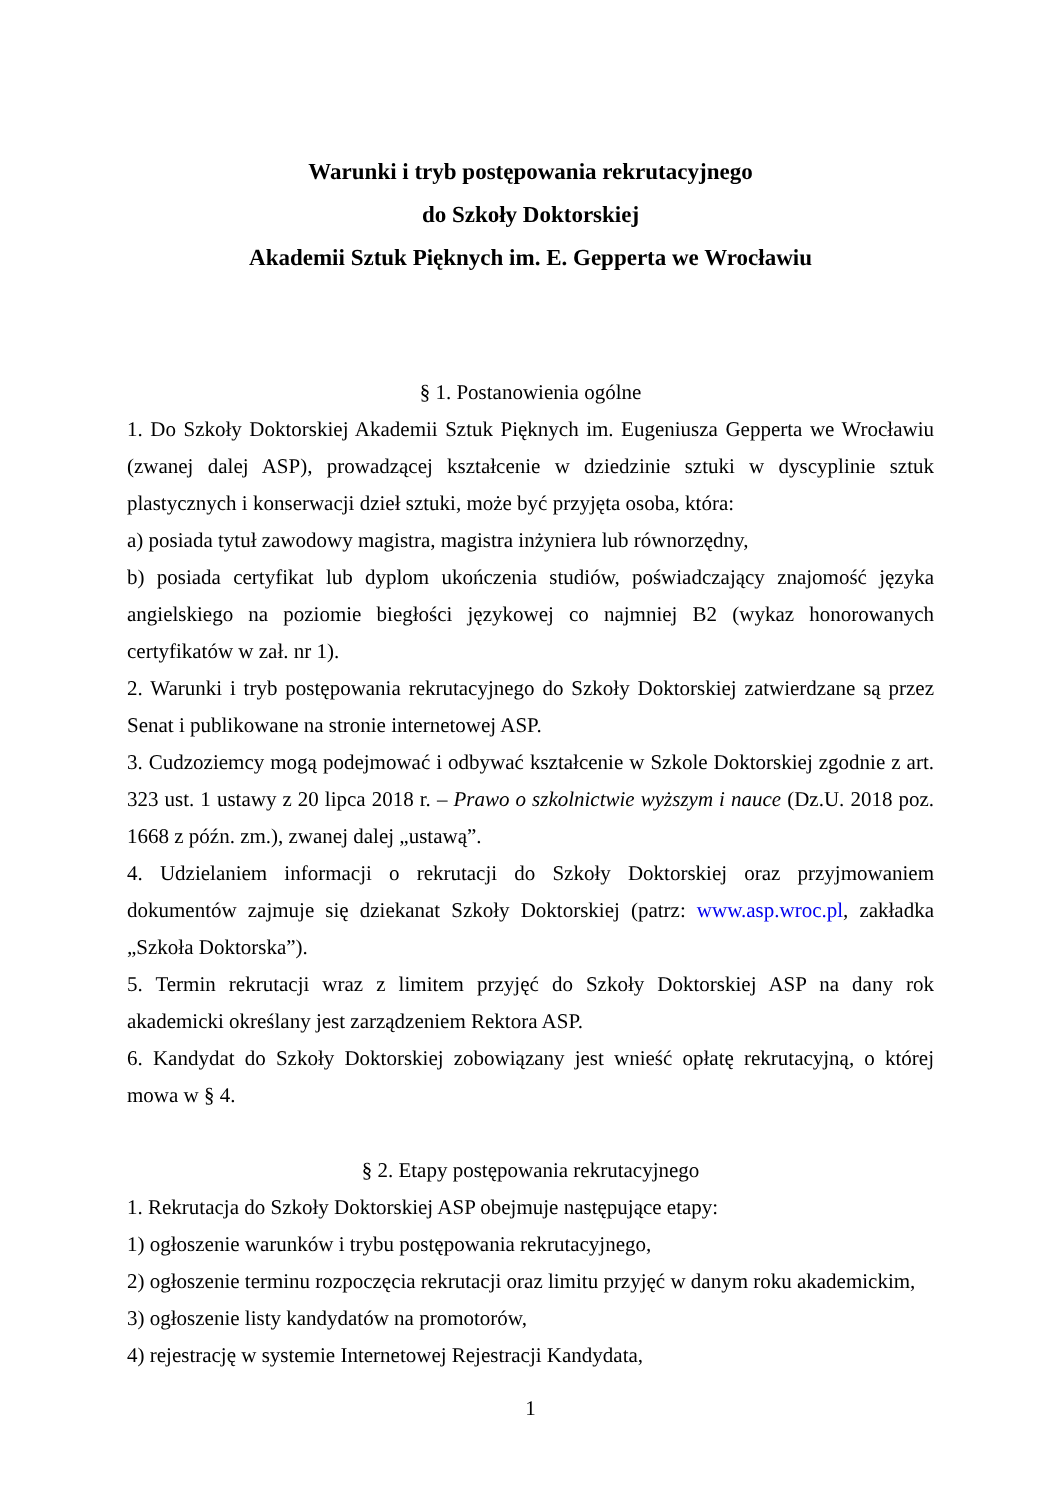Warunki i tryb postępowania rekrutacyjnego
do Szkoły Doktorskiej
Akademii Sztuk Pięknych im. E. Gepperta we Wrocławiu
§ 1. Postanowienia ogólne
1. Do Szkoły Doktorskiej Akademii Sztuk Pięknych im. Eugeniusza Gepperta we Wrocławiu (zwanej dalej ASP), prowadzącej kształcenie w dziedzinie sztuki w dyscyplinie sztuk plastycznych i konserwacji dzieł sztuki, może być przyjęta osoba, która:
a) posiada tytuł zawodowy magistra, magistra inżyniera lub równorzędny,
b) posiada certyfikat lub dyplom ukończenia studiów, poświadczający znajomość języka angielskiego na poziomie biegłości językowej co najmniej B2 (wykaz honorowanych certyfikatów w zał. nr 1).
2. Warunki i tryb postępowania rekrutacyjnego do Szkoły Doktorskiej zatwierdzane są przez Senat i publikowane na stronie internetowej ASP.
3. Cudzoziemcy mogą podejmować i odbywać kształcenie w Szkole Doktorskiej zgodnie z art. 323 ust. 1 ustawy z 20 lipca 2018 r. – Prawo o szkolnictwie wyższym i nauce (Dz.U. 2018 poz. 1668 z późn. zm.), zwanej dalej „ustawą”.
4. Udzielaniem informacji o rekrutacji do Szkoły Doktorskiej oraz przyjmowaniem dokumentów zajmuje się dziekanat Szkoły Doktorskiej (patrz: www.asp.wroc.pl, zakładka „Szkoła Doktorska”).
5. Termin rekrutacji wraz z limitem przyjęć do Szkoły Doktorskiej ASP na dany rok akademicki określany jest zarządzeniem Rektora ASP.
6. Kandydat do Szkoły Doktorskiej zobowiązany jest wnieść opłatę rekrutacyjną, o której mowa w § 4.
§ 2. Etapy postępowania rekrutacyjnego
1. Rekrutacja do Szkoły Doktorskiej ASP obejmuje następujące etapy:
1) ogłoszenie warunków i trybu postępowania rekrutacyjnego,
2) ogłoszenie terminu rozpoczęcia rekrutacji oraz limitu przyjęć w danym roku akademickim,
3) ogłoszenie listy kandydatów na promotorów,
4) rejestrację w systemie Internetowej Rejestracji Kandydata,
1